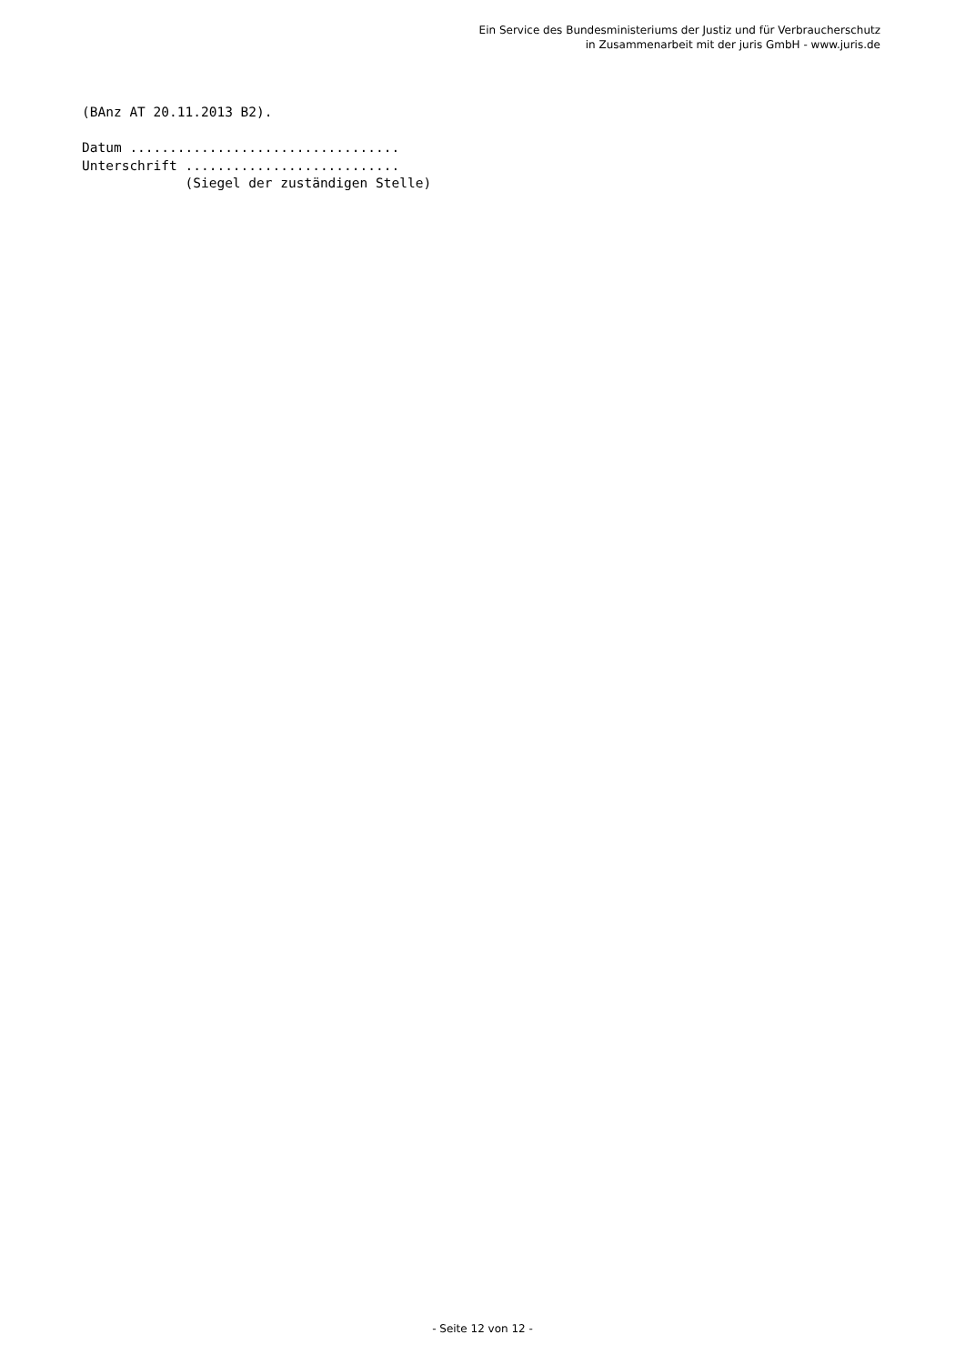Ein Service des Bundesministeriums der Justiz und für Verbraucherschutz
in Zusammenarbeit mit der juris GmbH - www.juris.de
(BAnz AT 20.11.2013 B2).

Datum ..................................
Unterschrift ...........................
             (Siegel der zuständigen Stelle)
- Seite 12 von 12 -